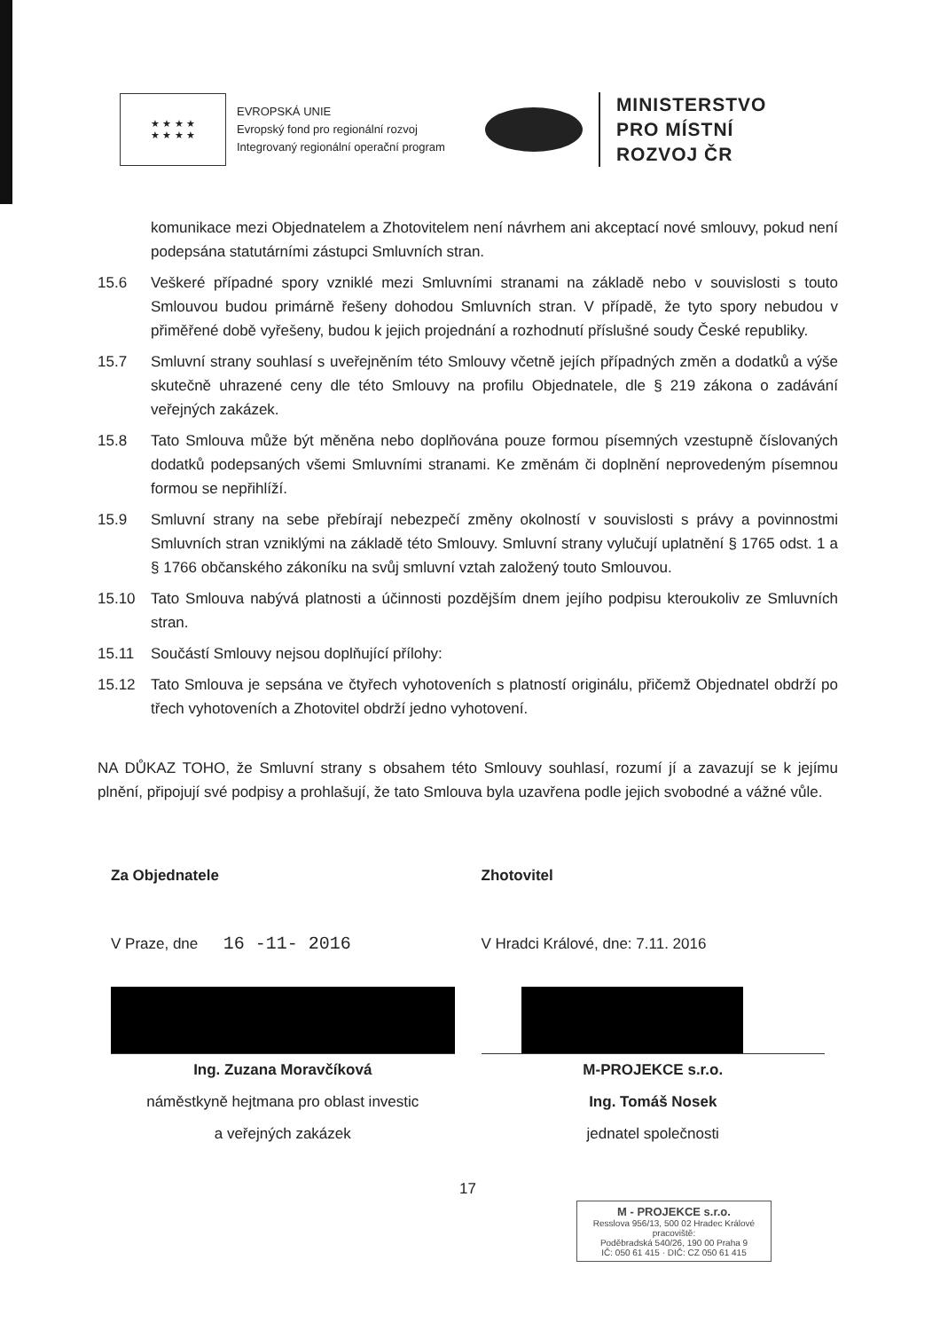★ ★ ★ ★
★ ★ ★ ★
EVROPSKÁ UNIE
Evropský fond pro regionální rozvoj
Integrovaný regionální operační program
MINISTERSTVO
PRO MÍSTNÍ
ROZVOJ ČR
komunikace mezi Objednatelem a Zhotovitelem není návrhem ani akceptací nové smlouvy, pokud není podepsána statutárními zástupci Smluvních stran.
15.6 Veškeré případné spory vzniklé mezi Smluvními stranami na základě nebo v souvislosti s touto Smlouvou budou primárně řešeny dohodou Smluvních stran. V případě, že tyto spory nebudou v přiměřené době vyřešeny, budou k jejich projednání a rozhodnutí příslušné soudy České republiky.
15.7 Smluvní strany souhlasí s uveřejněním této Smlouvy včetně jejích případných změn a dodatků a výše skutečně uhrazené ceny dle této Smlouvy na profilu Objednatele, dle § 219 zákona o zadávání veřejných zakázek.
15.8 Tato Smlouva může být měněna nebo doplňována pouze formou písemných vzestupně číslovaných dodatků podepsaných všemi Smluvními stranami. Ke změnám či doplnění neprovedeným písemnou formou se nepřihlíží.
15.9 Smluvní strany na sebe přebírají nebezpečí změny okolností v souvislosti s právy a povinnostmi Smluvních stran vzniklými na základě této Smlouvy. Smluvní strany vylučují uplatnění § 1765 odst. 1 a § 1766 občanského zákoníku na svůj smluvní vztah založený touto Smlouvou.
15.10 Tato Smlouva nabývá platnosti a účinnosti pozdějším dnem jejího podpisu kteroukoliv ze Smluvních stran.
15.11 Součástí Smlouvy nejsou doplňující přílohy:
15.12 Tato Smlouva je sepsána ve čtyřech vyhotoveních s platností originálu, přičemž Objednatel obdrží po třech vyhotoveních a Zhotovitel obdrží jedno vyhotovení.
NA DŮKAZ TOHO, že Smluvní strany s obsahem této Smlouvy souhlasí, rozumí jí a zavazují se k jejímu plnění, připojují své podpisy a prohlašují, že tato Smlouva byla uzavřena podle jejich svobodné a vážné vůle.
Za Objednatele
V Praze, dne 16 -11- 2016
Ing. Zuzana Moravčíková
náměstkyně hejtmana pro oblast investic
a veřejných zakázek
Zhotovitel
V Hradci Králové, dne: 7.11. 2016
M-PROJEKCE s.r.o.
Ing. Tomáš Nosek
jednatel společnosti
17
M - PROJEKCE s.r.o.
Resslova 956/13, 500 02 Hradec Králové
pracoviště:
Poděbradská 540/26, 190 00 Praha 9
IČ: 050 61 415 · DIČ: CZ 050 61 415